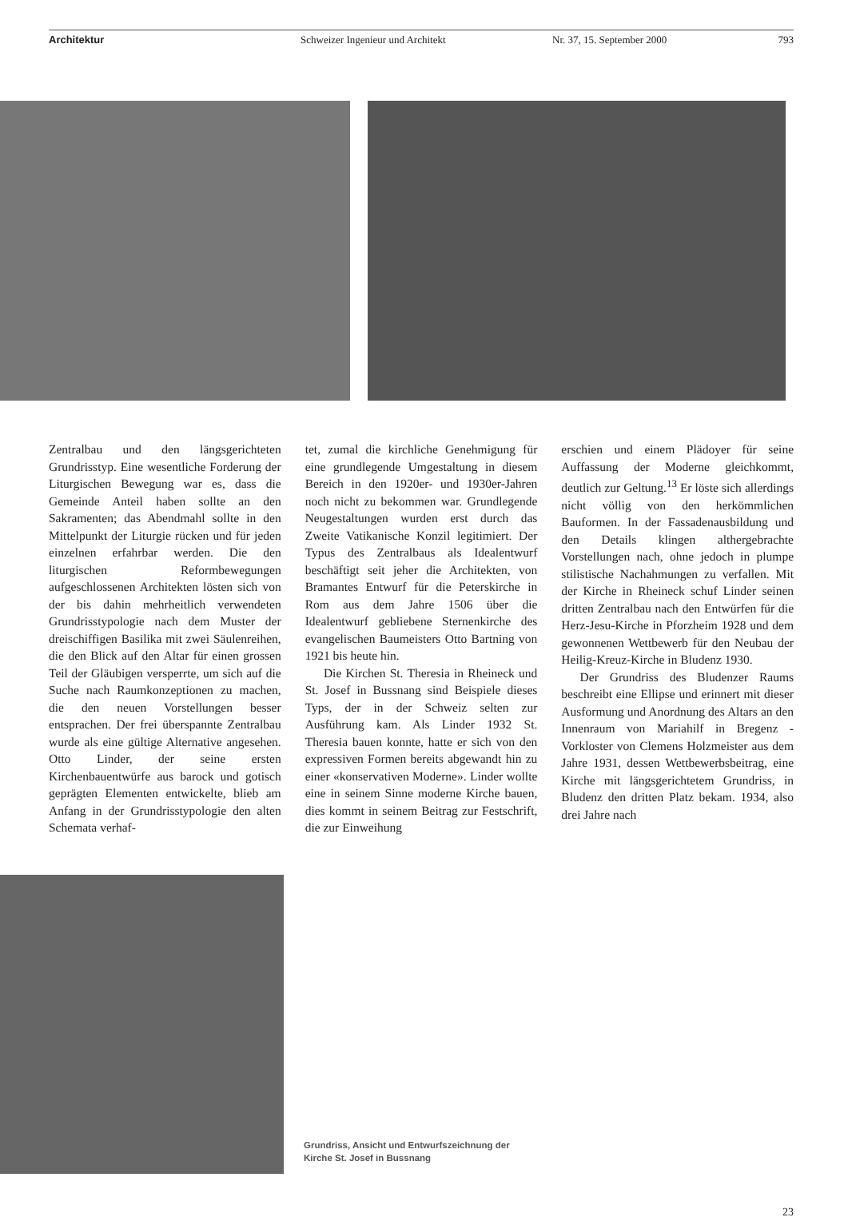Architektur Schweizer Ingenieur und Architekt Nr. 37, 15. September 2000 793
Zentralbau und den längsgerichteten Grundrisstyp. Eine wesentliche Forderung der Liturgischen Bewegung war es, dass die Gemeinde Anteil haben sollte an den Sakramenten; das Abendmahl sollte in den Mittelpunkt der Liturgie rücken und für jeden einzelnen erfahrbar werden. Die den liturgischen Reformbewegungen aufgeschlossenen Architekten lösten sich von der bis dahin mehrheitlich verwendeten Grundrisstypologie nach dem Muster der dreischiffigen Basilika mit zwei Säulenreihen, die den Blick auf den Altar für einen grossen Teil der Gläubigen versperrte, um sich auf die Suche nach Raumkonzeptionen zu machen, die den neuen Vorstellungen besser entsprachen. Der frei überspannte Zentralbau wurde als eine gültige Alternative angesehen. Otto Linder, der seine ersten Kirchenbauentwürfe aus barock und gotisch geprägten Elementen entwickelte, blieb am Anfang in der Grundrisstypologie den alten Schemata verhaf-
tet, zumal die kirchliche Genehmigung für eine grundlegende Umgestaltung in diesem Bereich in den 1920er- und 1930er-Jahren noch nicht zu bekommen war. Grundlegende Neugestaltungen wurden erst durch das Zweite Vatikanische Konzil legitimiert. Der Typus des Zentralbaus als Idealentwurf beschäftigt seit jeher die Architekten, von Bramantes Entwurf für die Peterskirche in Rom aus dem Jahre 1506 über die Idealentwurf gebliebene Sternenkirche des evangelischen Baumeisters Otto Bartning von 1921 bis heute hin.
Die Kirchen St. Theresia in Rheineck und St. Josef in Bussnang sind Beispiele dieses Typs, der in der Schweiz selten zur Ausführung kam. Als Linder 1932 St. Theresia bauen konnte, hatte er sich von den expressiven Formen bereits abgewandt hin zu einer «konservativen Moderne». Linder wollte eine in seinem Sinne moderne Kirche bauen, dies kommt in seinem Beitrag zur Festschrift, die zur Einweihung
erschien und einem Plädoyer für seine Auffassung der Moderne gleichkommt, deutlich zur Geltung.<sup>13</sup> Er löste sich allerdings nicht völlig von den herkömmlichen Bauformen. In der Fassadenausbildung und den Details klingen althergebrachte Vorstellungen nach, ohne jedoch in plumpe stilistische Nachahmungen zu verfallen. Mit der Kirche in Rheineck schuf Linder seinen dritten Zentralbau nach den Entwürfen für die Herz-Jesu-Kirche in Pforzheim 1928 und dem gewonnenen Wettbewerb für den Neubau der Heilig-Kreuz-Kirche in Bludenz 1930.
Der Grundriss des Bludenzer Raums beschreibt eine Ellipse und erinnert mit dieser Ausformung und Anordnung des Altars an den Innenraum von Mariahilf in Bregenz - Vorkloster von Clemens Holzmeister aus dem Jahre 1931, dessen Wettbewerbsbeitrag, eine Kirche mit längsgerichtetem Grundriss, in Bludenz den dritten Platz bekam. 1934, also drei Jahre nach
Grundriss, Ansicht und Entwurfszeichnung der
Kirche St. Josef in Bussnang
23